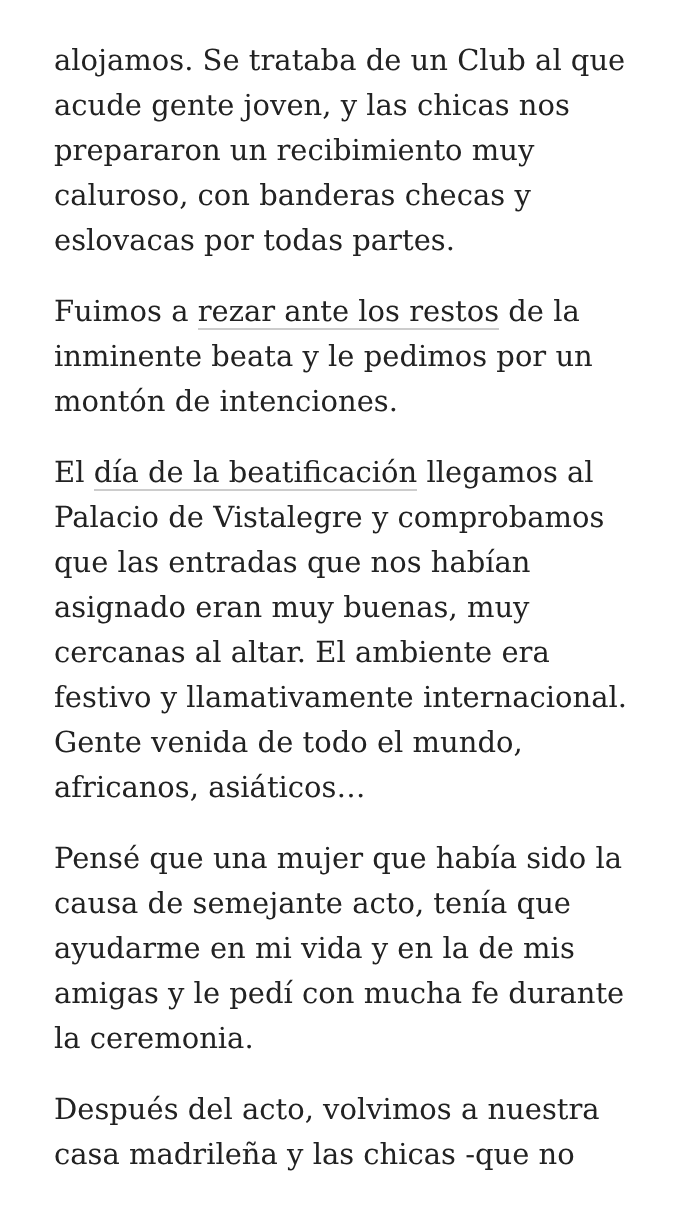alojamos. Se trataba de un Club al que acude gente joven, y las chicas nos prepararon un recibimiento muy caluroso, con banderas checas y eslovacas por todas partes.
Fuimos a rezar ante los restos de la inminente beata y le pedimos por un montón de intenciones.
El día de la beatificación llegamos al Palacio de Vistalegre y comprobamos que las entradas que nos habían asignado eran muy buenas, muy cercanas al altar. El ambiente era festivo y llamativamente internacional. Gente venida de todo el mundo, africanos, asiáticos…
Pensé que una mujer que había sido la causa de semejante acto, tenía que ayudarme en mi vida y en la de mis amigas y le pedí con mucha fe durante la ceremonia.
Después del acto, volvimos a nuestra casa madrileña y las chicas -que no